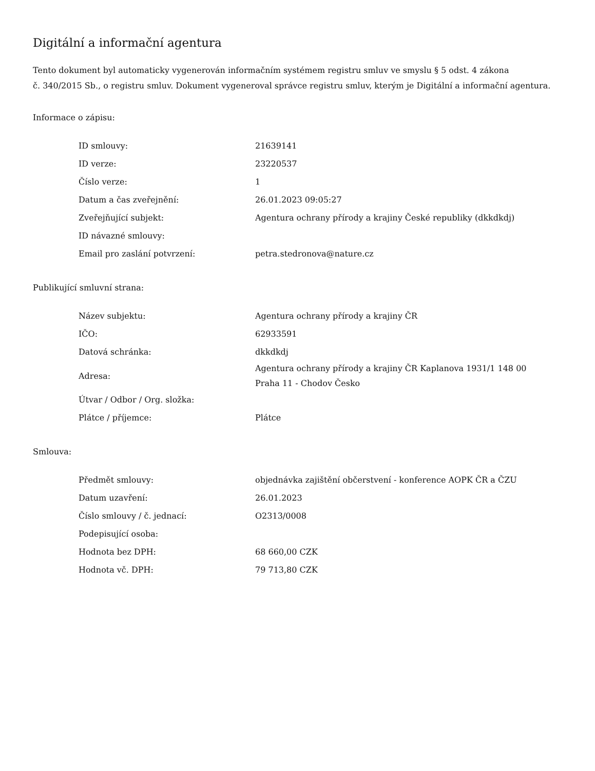Digitální a informační agentura
Tento dokument byl automaticky vygenerován informačním systémem registru smluv ve smyslu § 5 odst. 4 zákona
č. 340/2015 Sb., o registru smluv. Dokument vygeneroval správce registru smluv, kterým je Digitální a informační agentura.
Informace o zápisu:
| ID smlouvy: | 21639141 |
| ID verze: | 23220537 |
| Číslo verze: | 1 |
| Datum a čas zveřejnění: | 26.01.2023 09:05:27 |
| Zveřejňující subjekt: | Agentura ochrany přírody a krajiny České republiky (dkkdkdj) |
| ID návazné smlouvy: | |
| Email pro zaslání potvrzení: | petra.stedronova@nature.cz |
Publikující smluvní strana:
| Název subjektu: | Agentura ochrany přírody a krajiny ČR |
| IČO: | 62933591 |
| Datová schránka: | dkkdkdj |
| Adresa: | Agentura ochrany přírody a krajiny ČR Kaplanova 1931/1 148 00 Praha 11 - Chodov Česko |
| Útvar / Odbor / Org. složka: | |
| Plátce / příjemce: | Plátce |
Smlouva:
| Předmět smlouvy: | objednávka zajištění občerstvení - konference AOPK ČR a ČZU |
| Datum uzavření: | 26.01.2023 |
| Číslo smlouvy / č. jednací: | O2313/0008 |
| Podepisující osoba: | |
| Hodnota bez DPH: | 68 660,00 CZK |
| Hodnota vč. DPH: | 79 713,80 CZK |